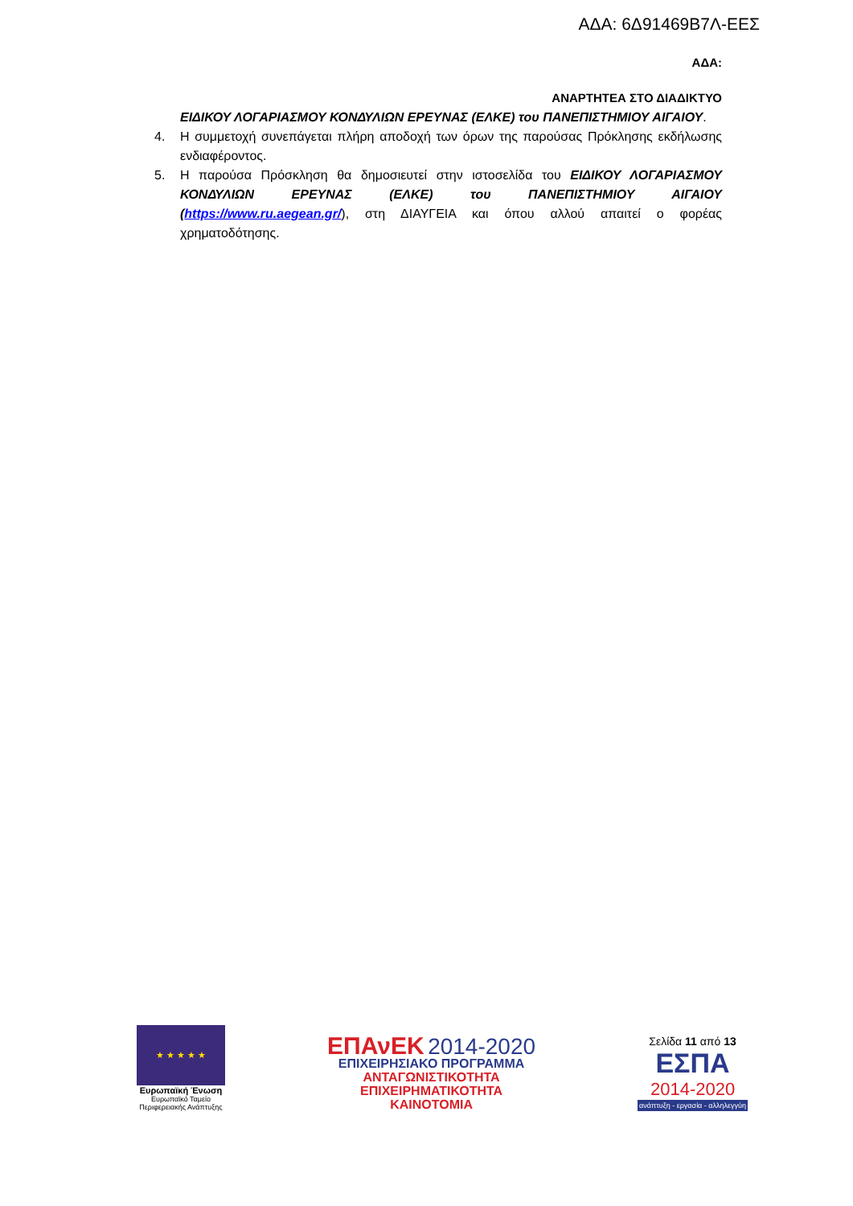ΑΔΑ: 6Δ91469Β7Λ-ΕΕΣ
ΑΔΑ:
ΑΝΑΡΤΗΤΕΑ ΣΤΟ ΔΙΑΔΙΚΤΥΟ
ΕΙΔΙΚΟΥ ΛΟΓΑΡΙΑΣΜΟΥ ΚΟΝΔΥΛΙΩΝ ΕΡΕΥΝΑΣ (ΕΛΚΕ) του ΠΑΝΕΠΙΣΤΗΜΙΟΥ ΑΙΓΑΙΟΥ.
4. Η συμμετοχή συνεπάγεται πλήρη αποδοχή των όρων της παρούσας Πρόκλησης εκδήλωσης ενδιαφέροντος.
5. Η παρούσα Πρόσκληση θα δημοσιευτεί στην ιστοσελίδα του ΕΙΔΙΚΟΥ ΛΟΓΑΡΙΑΣΜΟΥ ΚΟΝΔΥΛΙΩΝ ΕΡΕΥΝΑΣ (ΕΛΚΕ) του ΠΑΝΕΠΙΣΤΗΜΙΟΥ ΑΙΓΑΙΟΥ (https://www.ru.aegean.gr/), στη ΔΙΑΥΓΕΙΑ και όπου αλλού απαιτεί ο φορέας χρηματοδότησης.
★ ★ ★ ★ ★
Ευρωπαϊκή Ένωση
Ευρωπαϊκό Ταμείο
Περιφερειακής Ανάπτυξης
ΕΠΑνΕΚ 2014-2020
ΕΠΙΧΕΙΡΗΣΙΑΚΟ ΠΡΟΓΡΑΜΜΑ
ΑΝΤΑΓΩΝΙΣΤΙΚΟΤΗΤΑ
ΕΠΙΧΕΙΡΗΜΑΤΙΚΟΤΗΤΑ
ΚΑΙΝΟΤΟΜΙΑ
Σελίδα 11 από 13
ΕΣΠΑ
2014-2020
ανάπτυξη - εργασία - αλληλεγγύη